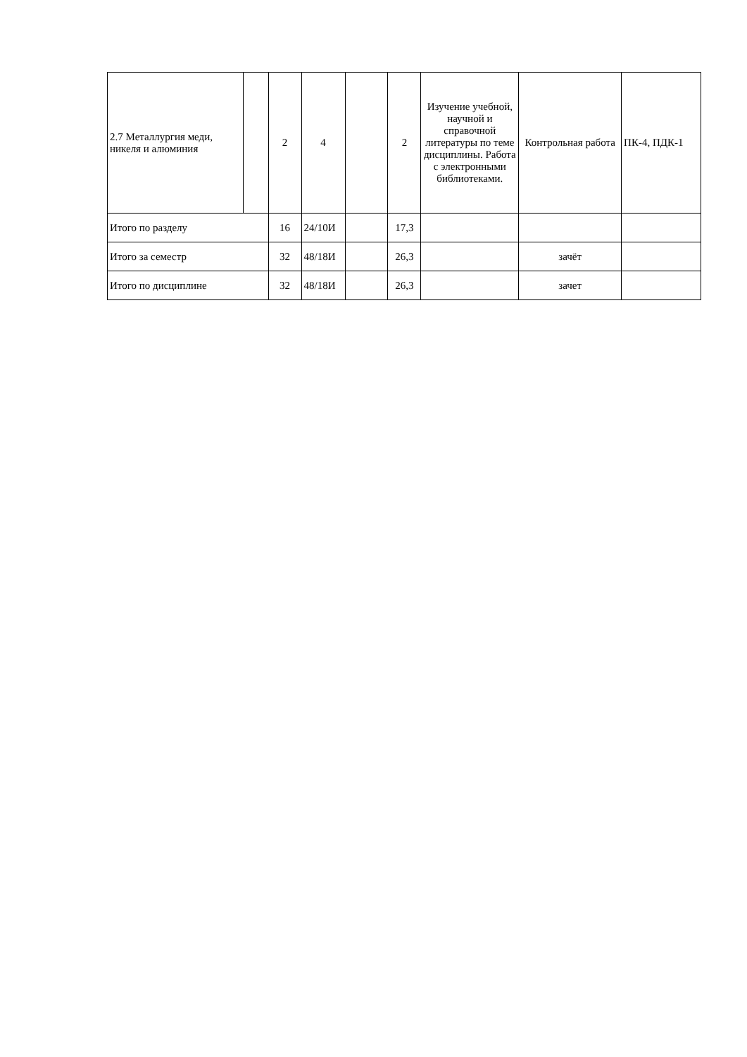| 2.7 Металлургия меди, никеля и алюминия | | 2 | 4 | | 2 | Изучение учебной, научной и справочной литературы по теме дисциплины. Работа с электронными библиотеками. | Контрольная работа | ПК-4, ПДК-1 |
| Итого по разделу | | 16 | 24/10И | | 17,3 | | | |
| Итого за семестр | | 32 | 48/18И | | 26,3 | | зачёт | |
| Итого по дисциплине | | 32 | 48/18И | | 26,3 | | зачет | |